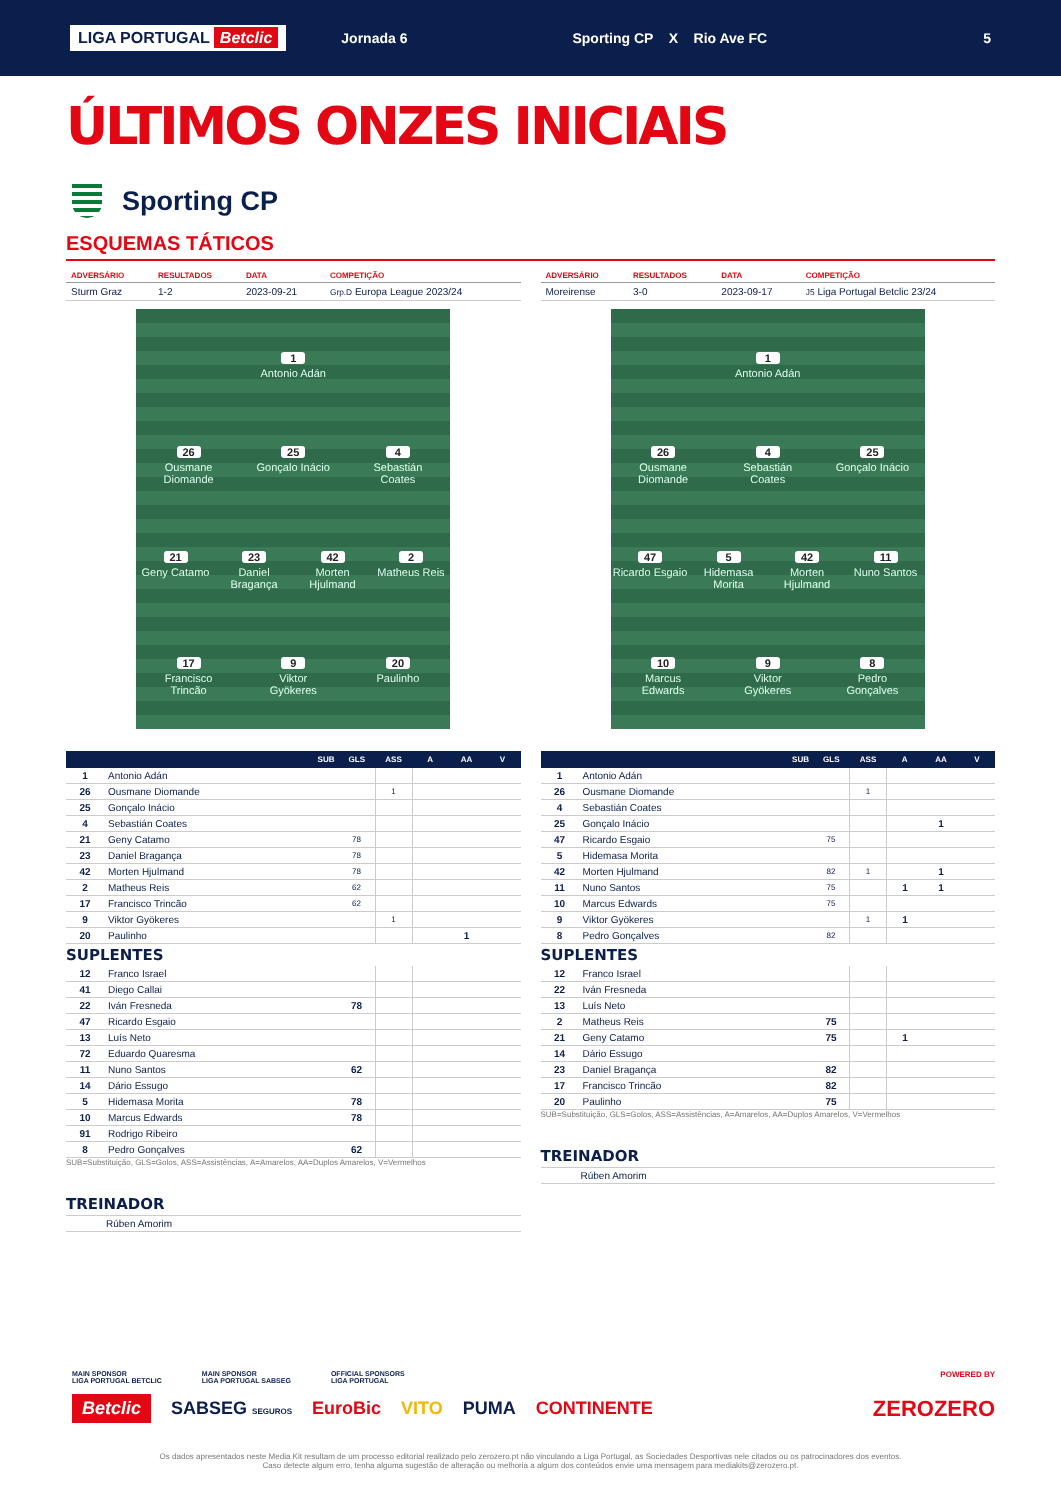LIGA PORTUGAL Betclic
Jornada 6 Sporting CP X Rio Ave FC 5
ÚLTIMOS ONZES INICIAIS
Sporting CP
ESQUEMAS TÁTICOS
| ADVERSÁRIO | RESULTADOS | DATA | COMPETIÇÃO |
| --- | --- | --- | --- |
| Sturm Graz | 1-2 | 2023-09-21 | Grp.D Europa League 2023/24 |
1
Antonio Adán
26
Ousmane Diomande
25
Gonçalo Inácio
4
Sebastián Coates
21
Geny Catamo
23
Daniel Bragança
42
Morten Hjulmand
2
Matheus Reis
17
Francisco Trincão
9
Viktor Gyökeres
20
Paulinho
| | SUB | GLS | ASS | A | AA | V |
| --- | --- | --- | --- | --- | --- | --- |
| 1 | Antonio Adán | | | | | |
| 26 | Ousmane Diomande | | 1 | | | |
| 25 | Gonçalo Inácio | | | | | |
| 4 | Sebastián Coates | | | | | |
| 21 | Geny Catamo | 78 | | | | |
| 23 | Daniel Bragança | 78 | | | | |
| 42 | Morten Hjulmand | 78 | | | | |
| 2 | Matheus Reis | 62 | | | | |
| 17 | Francisco Trincão | 62 | | | | |
| 9 | Viktor Gyökeres | | 1 | | | |
| 20 | Paulinho | | | | 1 | |
SUPLENTES
| 12 | Franco Israel | | | | | |
| 41 | Diego Callai | | | | | |
| 22 | Iván Fresneda | 78 | | | | |
| 47 | Ricardo Esgaio | | | | | |
| 13 | Luís Neto | | | | | |
| 72 | Eduardo Quaresma | | | | | |
| 11 | Nuno Santos | 62 | | | | |
| 14 | Dário Essugo | | | | | |
| 5 | Hidemasa Morita | 78 | | | | |
| 10 | Marcus Edwards | 78 | | | | |
| 91 | Rodrigo Ribeiro | | | | | |
| 8 | Pedro Gonçalves | 62 | | | | |
SUB=Substituição, GLS=Golos, ASS=Assistências, A=Amarelos, AA=Duplos Amarelos, V=Vermelhos
TREINADOR
Rúben Amorim
| ADVERSÁRIO | RESULTADOS | DATA | COMPETIÇÃO |
| --- | --- | --- | --- |
| Moreirense | 3-0 | 2023-09-17 | J5 Liga Portugal Betclic 23/24 |
1
Antonio Adán
26
Ousmane Diomande
4
Sebastián Coates
25
Gonçalo Inácio
47
Ricardo Esgaio
5
Hidemasa Morita
42
Morten Hjulmand
11
Nuno Santos
10
Marcus Edwards
9
Viktor Gyökeres
8
Pedro Gonçalves
| | SUB | GLS | ASS | A | AA | V |
| --- | --- | --- | --- | --- | --- | --- |
| 1 | Antonio Adán | | | | | |
| 26 | Ousmane Diomande | | 1 | | | |
| 4 | Sebastián Coates | | | | | |
| 25 | Gonçalo Inácio | | | | 1 | |
| 47 | Ricardo Esgaio | 75 | | | | |
| 5 | Hidemasa Morita | | | | | |
| 42 | Morten Hjulmand | 82 | 1 | | 1 | |
| 11 | Nuno Santos | 75 | | 1 | 1 | |
| 10 | Marcus Edwards | 75 | | | | |
| 9 | Viktor Gyökeres | | 1 | 1 | | |
| 8 | Pedro Gonçalves | 82 | | | | |
SUPLENTES
| 12 | Franco Israel | | | | | |
| 22 | Iván Fresneda | | | | | |
| 13 | Luís Neto | | | | | |
| 2 | Matheus Reis | 75 | | | | |
| 21 | Geny Catamo | 75 | | 1 | | |
| 14 | Dário Essugo | | | | | |
| 23 | Daniel Bragança | 82 | | | | |
| 17 | Francisco Trincão | 82 | | | | |
| 20 | Paulinho | 75 | | | | |
SUB=Substituição, GLS=Golos, ASS=Assistências, A=Amarelos, AA=Duplos Amarelos, V=Vermelhos
TREINADOR
Rúben Amorim
MAIN SPONSOR
LIGA PORTUGAL BETCLIC
MAIN SPONSOR
LIGA PORTUGAL SABSEG
OFFICIAL SPONSORS
LIGA PORTUGAL
POWERED BY
Betclic SABSEG SEGUROS EuroBic VITO PUMA CONTINENTE ZEROZERO
Os dados apresentados neste Media Kit resultam de um processo editorial realizado pelo zerozero.pt não vinculando a Liga Portugal, as Sociedades Desportivas nele citados ou os patrocinadores dos eventos.
Caso detecte algum erro, tenha alguma sugestão de alteração ou melhoria a algum dos conteúdos envie uma mensagem para mediakits@zerozero.pt.